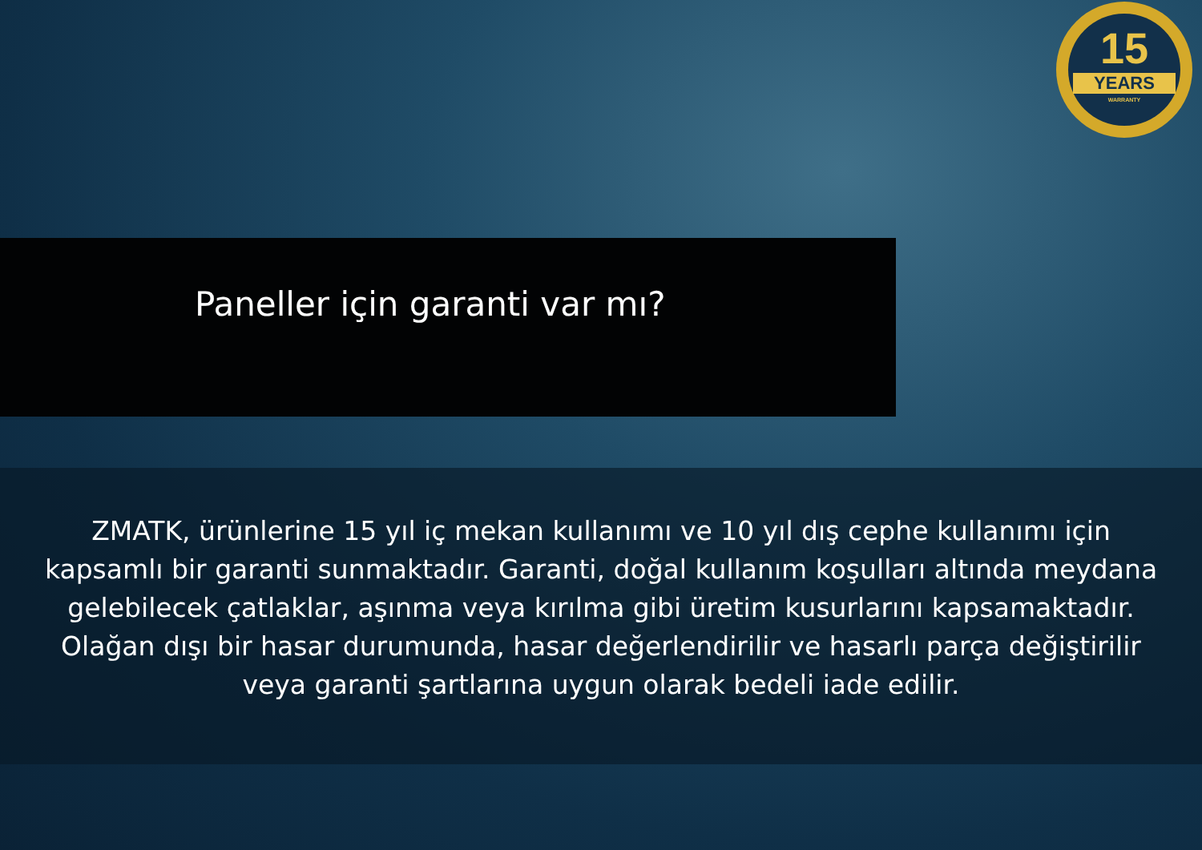15
YEARS
WARRANTY
Paneller için garanti var mı?
ZMATK, ürünlerine 15 yıl iç mekan kullanımı ve 10 yıl dış cephe kullanımı için kapsamlı bir garanti sunmaktadır. Garanti, doğal kullanım koşulları altında meydana gelebilecek çatlaklar, aşınma veya kırılma gibi üretim kusurlarını kapsamaktadır. Olağan dışı bir hasar durumunda, hasar değerlendirilir ve hasarlı parça değiştirilir veya garanti şartlarına uygun olarak bedeli iade edilir.